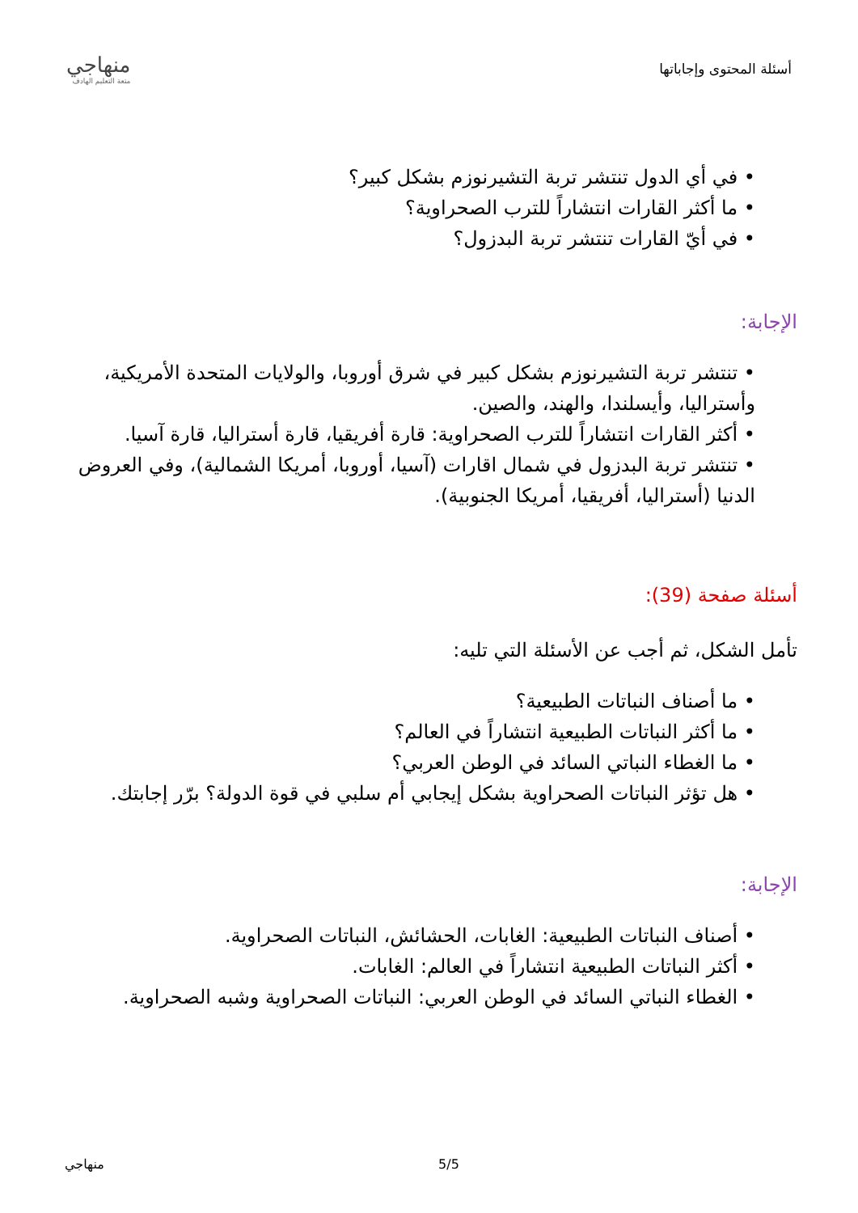أسئلة المحتوى وإجاباتها
منهاجي
متعة التعليم الهادف
• في أي الدول تنتشر تربة التشيرنوزم بشكل كبير؟
• ما أكثر القارات انتشاراً للترب الصحراوية؟
• في أيّ القارات تنتشر تربة البدزول؟
الإجابة:
• تنتشر تربة التشيرنوزم بشكل كبير في شرق أوروبا، والولايات المتحدة الأمريكية، وأستراليا، وأيسلندا، والهند، والصين.
• أكثر القارات انتشاراً للترب الصحراوية: قارة أفريقيا، قارة أستراليا، قارة آسيا.
• تنتشر تربة البدزول في شمال اقارات (آسيا، أوروبا، أمريكا الشمالية)، وفي العروض الدنيا (أستراليا، أفريقيا، أمريكا الجنوبية).
أسئلة صفحة (39):
تأمل الشكل، ثم أجب عن الأسئلة التي تليه:
• ما أصناف النباتات الطبيعية؟
• ما أكثر النباتات الطبيعية انتشاراً في العالم؟
• ما الغطاء النباتي السائد في الوطن العربي؟
• هل تؤثر النباتات الصحراوية بشكل إيجابي أم سلبي في قوة الدولة؟ برّر إجابتك.
الإجابة:
• أصناف النباتات الطبيعية: الغابات، الحشائش، النباتات الصحراوية.
• أكثر النباتات الطبيعية انتشاراً في العالم: الغابات.
• الغطاء النباتي السائد في الوطن العربي: النباتات الصحراوية وشبه الصحراوية.
منهاجي 5/5